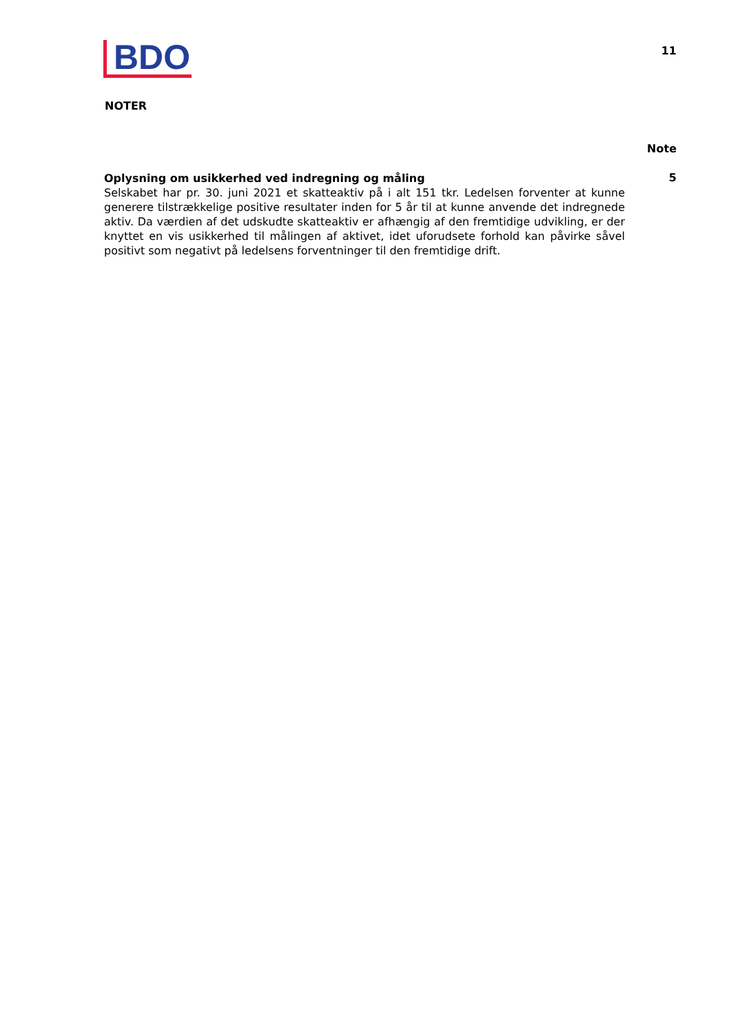BDO
11
NOTER
Note
Oplysning om usikkerhed ved indregning og måling
Selskabet har pr. 30. juni 2021 et skatteaktiv på i alt 151 tkr. Ledelsen forventer at kunne generere tilstrækkelige positive resultater inden for 5 år til at kunne anvende det indregnede aktiv. Da værdien af det udskudte skatteaktiv er afhængig af den fremtidige udvikling, er der knyttet en vis usikkerhed til målingen af aktivet, idet uforudsete forhold kan påvirke såvel positivt som negativt på ledelsens forventninger til den fremtidige drift.
5